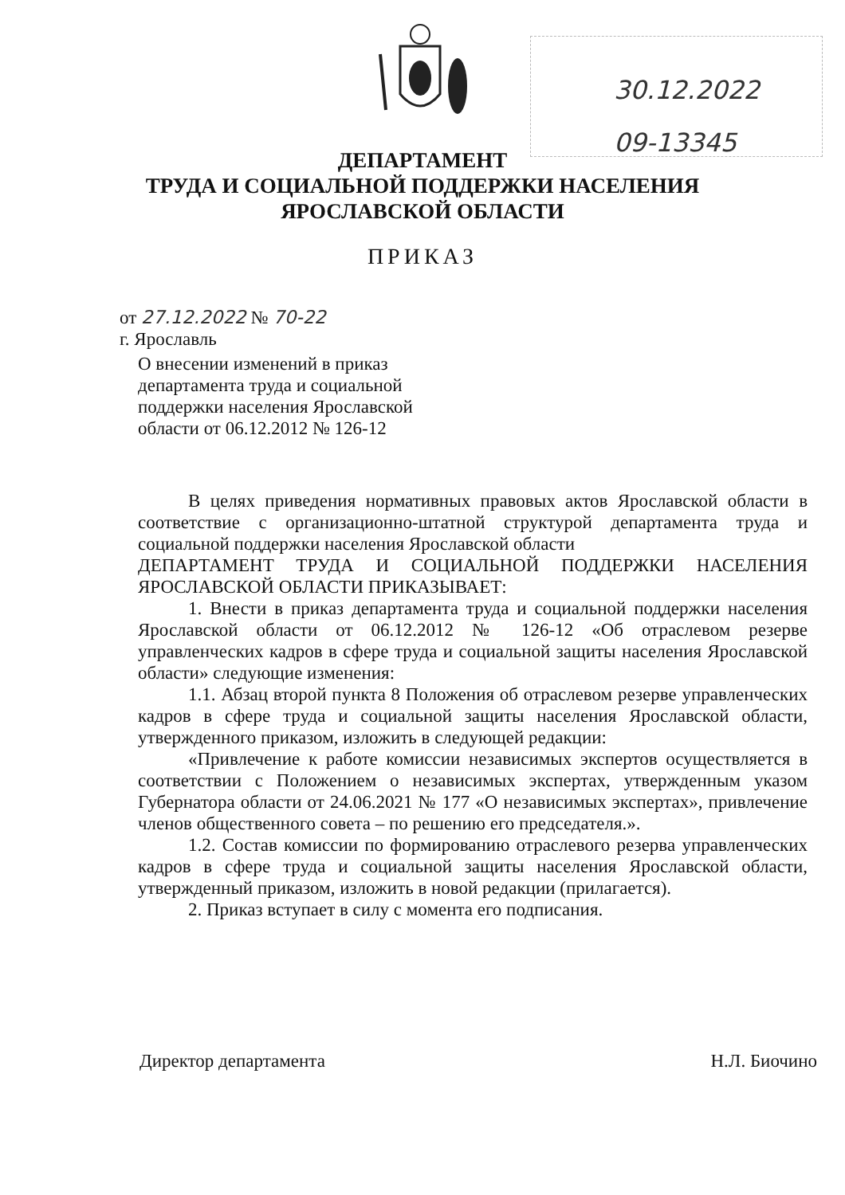30.12.2022
09-13345
ДЕПАРТАМЕНТ
ТРУДА И СОЦИАЛЬНОЙ ПОДДЕРЖКИ НАСЕЛЕНИЯ
ЯРОСЛАВСКОЙ ОБЛАСТИ
ПРИКАЗ
от 27.12.2022 № 70-22
г. Ярославль
О внесении изменений в приказ
департамента труда и социальной
поддержки населения Ярославской
области от 06.12.2012 № 126-12
В целях приведения нормативных правовых актов Ярославской области в соответствие с организационно-штатной структурой департамента труда и социальной поддержки населения Ярославской области
ДЕПАРТАМЕНТ ТРУДА И СОЦИАЛЬНОЙ ПОДДЕРЖКИ НАСЕЛЕНИЯ ЯРОСЛАВСКОЙ ОБЛАСТИ ПРИКАЗЫВАЕТ:
1. Внести в приказ департамента труда и социальной поддержки населения Ярославской области от 06.12.2012 № 126-12 «Об отраслевом резерве управленческих кадров в сфере труда и социальной защиты населения Ярославской области» следующие изменения:
1.1. Абзац второй пункта 8 Положения об отраслевом резерве управленческих кадров в сфере труда и социальной защиты населения Ярославской области, утвержденного приказом, изложить в следующей редакции:
«Привлечение к работе комиссии независимых экспертов осуществляется в соответствии с Положением о независимых экспертах, утвержденным указом Губернатора области от 24.06.2021 № 177 «О независимых экспертах», привлечение членов общественного совета – по решению его председателя.».
1.2. Состав комиссии по формированию отраслевого резерва управленческих кадров в сфере труда и социальной защиты населения Ярославской области, утвержденный приказом, изложить в новой редакции (прилагается).
2. Приказ вступает в силу с момента его подписания.
Директор департамента Н.Л. Биочино